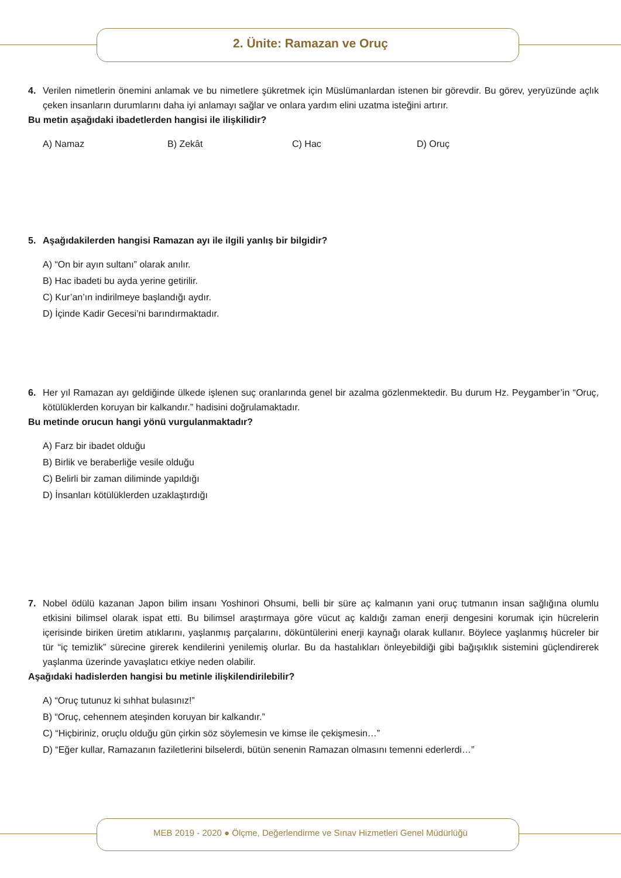2. Ünite: Ramazan ve Oruç
4. Verilen nimetlerin önemini anlamak ve bu nimetlere şükretmek için Müslümanlardan istenen bir görevdir. Bu görev, yeryüzünde açlık çeken insanların durumlarını daha iyi anlamayı sağlar ve onlara yardım elini uzatma isteğini artırır.
Bu metin aşağıdaki ibadetlerden hangisi ile ilişkilidir?
A) Namaz B) Zekât C) Hac D) Oruç
5. Aşağıdakilerden hangisi Ramazan ayı ile ilgili yanlış bir bilgidir?
A) “On bir ayın sultanı” olarak anılır.
B) Hac ibadeti bu ayda yerine getirilir.
C) Kur’an’ın indirilmeye başlandığı aydır.
D) İçinde Kadir Gecesi’ni barındırmaktadır.
6. Her yıl Ramazan ayı geldiğinde ülkede işlenen suç oranlarında genel bir azalma gözlenmektedir. Bu durum Hz. Peygamber’in “Oruç, kötülüklerden koruyan bir kalkandır.” hadisini doğrulamaktadır.
Bu metinde orucun hangi yönü vurgulanmaktadır?
A) Farz bir ibadet olduğu
B) Birlik ve beraberliğe vesile olduğu
C) Belirli bir zaman diliminde yapıldığı
D) İnsanları kötülüklerden uzaklaştırdığı
7. Nobel ödülü kazanan Japon bilim insanı Yoshinori Ohsumi, belli bir süre aç kalmanın yani oruç tutmanın insan sağlığına olumlu etkisini bilimsel olarak ispat etti. Bu bilimsel araştırmaya göre vücut aç kaldığı zaman enerji dengesini korumak için hücrelerin içerisinde biriken üretim atıklarını, yaşlanmış parçalarını, döküntülerini enerji kaynağı olarak kullanır. Böylece yaşlanmış hücreler bir tür “iç temizlik” sürecine girerek kendilerini yenilemiş olurlar. Bu da hastalıkları önleyebildiği gibi bağışıklık sistemini güçlendirerek yaşlanma üzerinde yavaşlatıcı etkiye neden olabilir.
Aşağıdaki hadislerden hangisi bu metinle ilişkilendirilebilir?
A) “Oruç tutunuz ki sıhhat bulasınız!”
B) “Oruç, cehennem ateşinden koruyan bir kalkandır.”
C) “Hiçbiriniz, oruçlu olduğu gün çirkin söz söylemesin ve kimse ile çekişmesin…”
D) “Eğer kullar, Ramazanın faziletlerini bilselerdi, bütün senenin Ramazan olmasını temenni ederlerdi…”
MEB 2019 - 2020 ● Ölçme, Değerlendirme ve Sınav Hizmetleri Genel Müdürlüğü